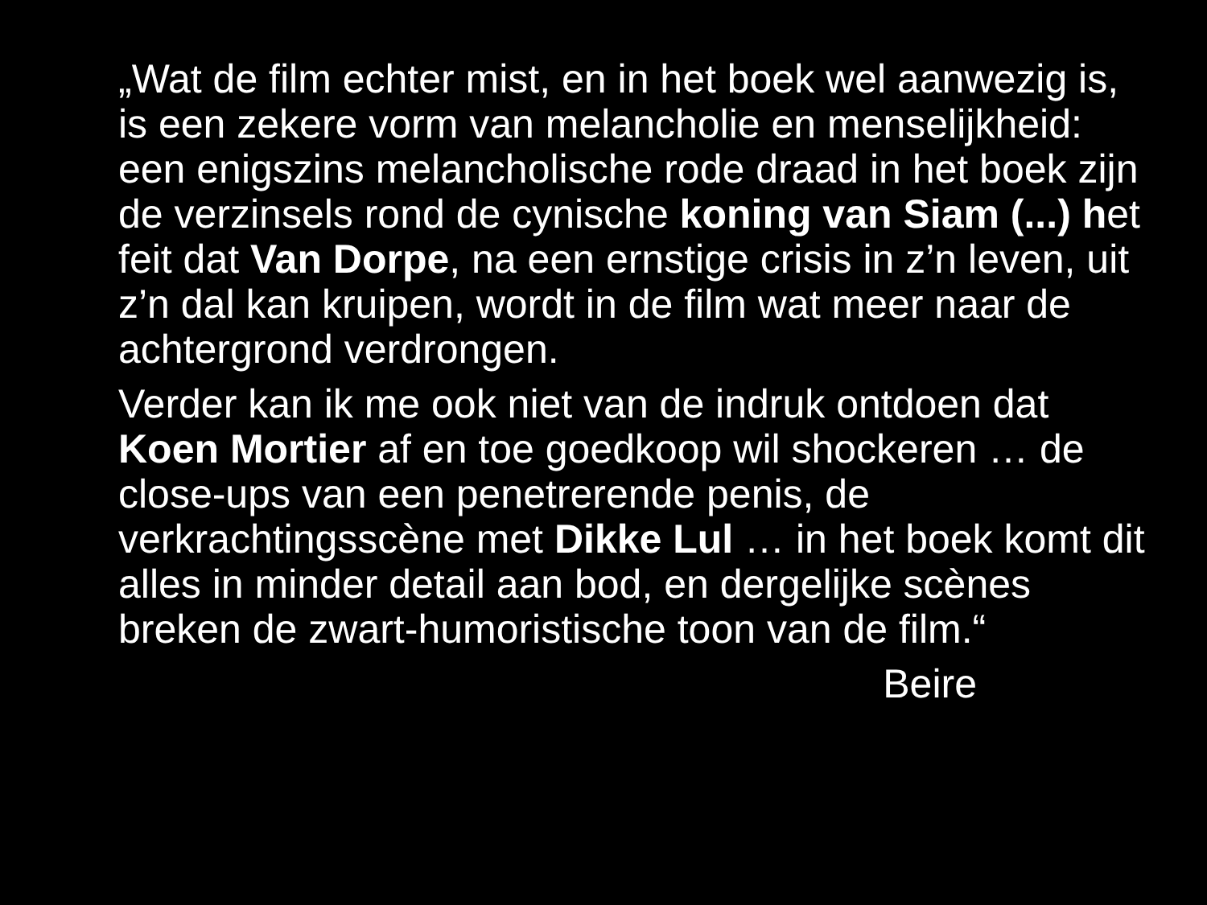„Wat de film echter mist, en in het boek wel aanwezig is, is een zekere vorm van melancholie en menselijkheid: een enigszins melancholische rode draad in het boek zijn de verzinsels rond de cynische koning van Siam (...) het feit dat Van Dorpe, na een ernstige crisis in z’n leven, uit z’n dal kan kruipen, wordt in de film wat meer naar de achtergrond verdrongen.
Verder kan ik me ook niet van de indruk ontdoen dat Koen Mortier af en toe goedkoop wil shockeren … de close-ups van een penetrerende penis, de verkrachtingsscène met Dikke Lul … in het boek komt dit alles in minder detail aan bod, en dergelijke scènes breken de zwart-humoristische toon van de film.“
Beire